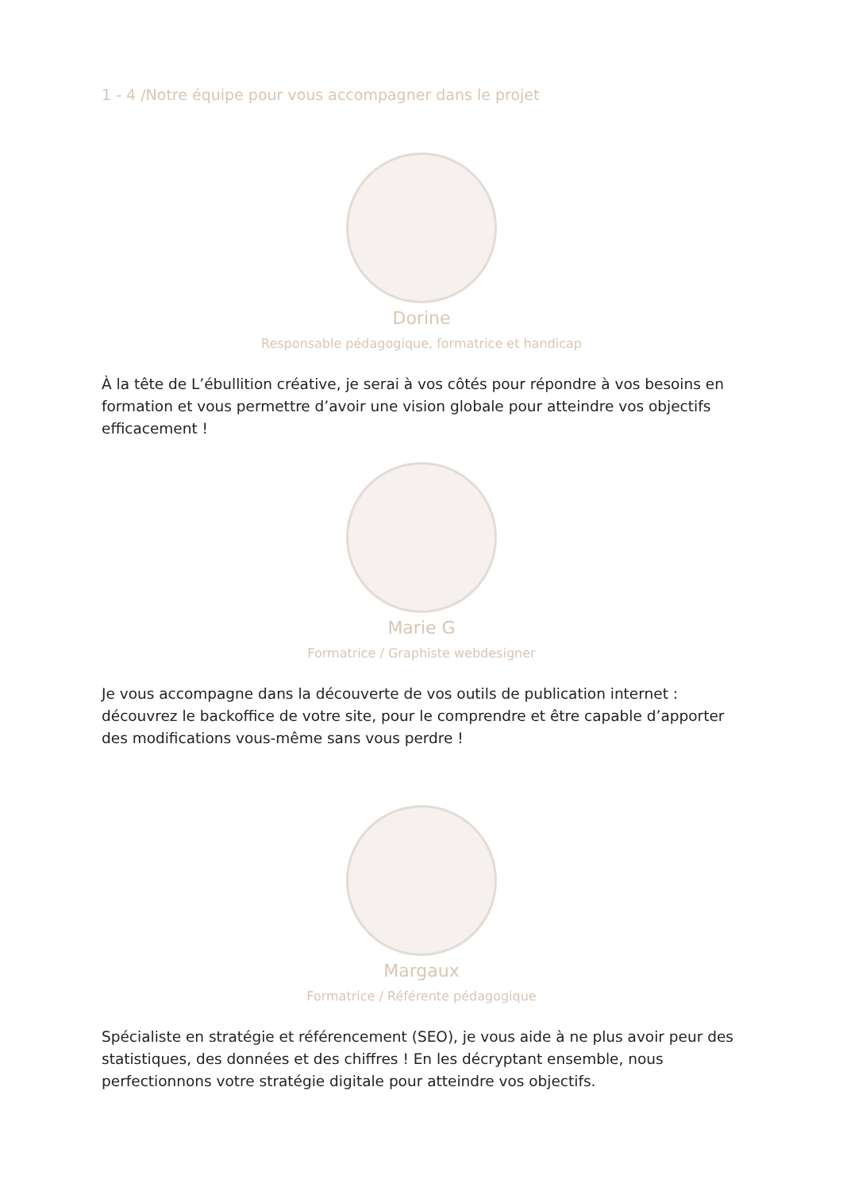1 - 4 /Notre équipe pour vous accompagner dans le projet
Dorine
Responsable pédagogique, formatrice et handicap
À la tête de L’ébullition créative, je serai à vos côtés pour répondre à vos besoins en formation et vous permettre d’avoir une vision globale pour atteindre vos objectifs efficacement !
Marie G
Formatrice / Graphiste webdesigner
Je vous accompagne dans la découverte de vos outils de publication internet : découvrez le backoffice de votre site, pour le comprendre et être capable d’apporter des modifications vous-même sans vous perdre !
Margaux
Formatrice / Référente pédagogique
Spécialiste en stratégie et référencement (SEO), je vous aide à ne plus avoir peur des statistiques, des données et des chiffres ! En les décryptant ensemble, nous perfectionnons votre stratégie digitale pour atteindre vos objectifs.